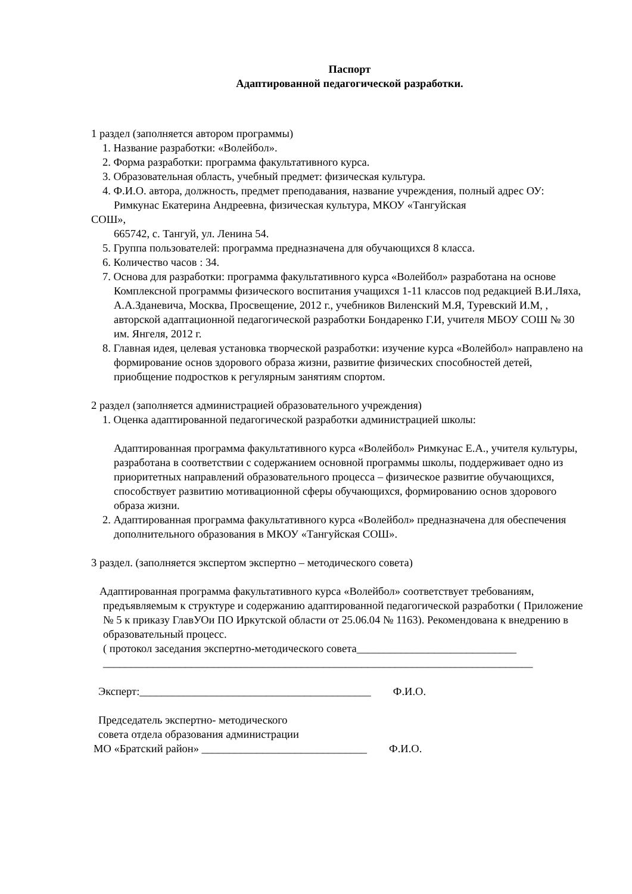Паспорт
Адаптированной педагогической разработки.
1 раздел (заполняется автором программы)
1. Название разработки: «Волейбол».
2. Форма разработки: программа факультативного курса.
3. Образовательная область, учебный предмет: физическая культура.
4. Ф.И.О. автора, должность, предмет преподавания, название учреждения, полный адрес ОУ: Римкунас Екатерина Андреевна, физическая культура, МКОУ «Тангуйская
СОШ»,
665742, с. Тангуй, ул. Ленина 54.
5. Группа пользователей: программа предназначена для обучающихся 8 класса.
6. Количество часов : 34.
7. Основа для разработки: программа факультативного курса «Волейбол» разработана на основе Комплексной программы физического воспитания учащихся 1-11 классов под редакцией В.И.Ляха, А.А.Зданевича, Москва, Просвещение, 2012 г., учебников Виленский М.Я, Туревский И.М, , авторской адаптационной педагогической разработки Бондаренко Г.И, учителя МБОУ СОШ № 30 им. Янгеля, 2012 г.
8. Главная идея, целевая установка творческой разработки: изучение курса «Волейбол» направлено на формирование основ здорового образа жизни, развитие физических способностей детей, приобщение подростков к регулярным занятиям спортом.
2 раздел (заполняется администрацией образовательного учреждения)
1. Оценка адаптированной педагогической разработки администрацией школы:
Адаптированная программа факультативного курса «Волейбол» Римкунас Е.А., учителя культуры, разработана в соответствии с содержанием основной программы школы, поддерживает одно из приоритетных направлений образовательного процесса – физическое развитие обучающихся, способствует развитию мотивационной сферы обучающихся, формированию основ здорового образа жизни.
2. Адаптированная программа факультативного курса «Волейбол» предназначена для обеспечения дополнительного образования в МКОУ «Тангуйская СОШ».
3 раздел. (заполняется экспертом экспертно – методического совета)
Адаптированная программа факультативного курса «Волейбол» соответствует требованиям,
предъявляемым к структуре и содержанию адаптированной педагогической разработки ( Приложение № 5 к приказу ГлавУОи ПО Иркутской области от 25.06.04 № 1163). Рекомендована к внедрению в образовательный процесс.
( протокол заседания экспертно-методического совета_____________________________
______________________________________________________________________________
Эксперт:__________________________________________ Ф.И.О.
Председатель экспертно- методического
совета отдела образования администрации
МО «Братский район» ______________________________ Ф.И.О.